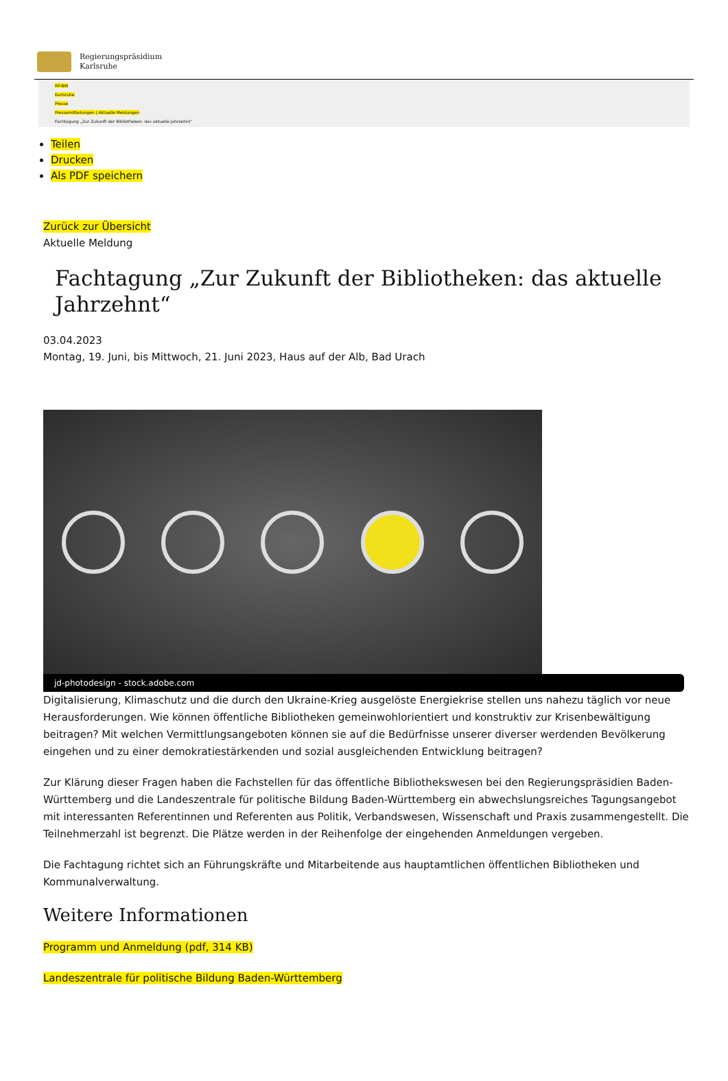Regierungspräsidium
Karlsruhe
RP-BW
Karlsruhe
Presse
Pressemitteilungen | Aktuelle Meldungen
Fachtagung „Zur Zukunft der Bibliotheken: das aktuelle Jahrzehnt“
Teilen
Drucken
Als PDF speichern
Zurück zur Übersicht
Aktuelle Meldung
Fachtagung „Zur Zukunft der Bibliotheken: das aktuelle Jahrzehnt“
03.04.2023
Montag, 19. Juni, bis Mittwoch, 21. Juni 2023, Haus auf der Alb, Bad Urach
jd-photodesign - stock.adobe.com
Digitalisierung, Klimaschutz und die durch den Ukraine-Krieg ausgelöste Energiekrise stellen uns nahezu täglich vor neue Herausforderungen. Wie können öffentliche Bibliotheken gemeinwohlorientiert und konstruktiv zur Krisenbewältigung beitragen? Mit welchen Vermittlungsangeboten können sie auf die Bedürfnisse unserer diverser werdenden Bevölkerung eingehen und zu einer demokratiestärkenden und sozial ausgleichenden Entwicklung beitragen?
Zur Klärung dieser Fragen haben die Fachstellen für das öffentliche Bibliothekswesen bei den Regierungspräsidien Baden-Württemberg und die Landeszentrale für politische Bildung Baden-Württemberg ein abwechslungsreiches Tagungsangebot mit interessanten Referentinnen und Referenten aus Politik, Verbandswesen, Wissenschaft und Praxis zusammengestellt. Die Teilnehmerzahl ist begrenzt. Die Plätze werden in der Reihenfolge der eingehenden Anmeldungen vergeben.
Die Fachtagung richtet sich an Führungskräfte und Mitarbeitende aus hauptamtlichen öffentlichen Bibliotheken und Kommunalverwaltung.
Weitere Informationen
Programm und Anmeldung (pdf, 314 KB)
Landeszentrale für politische Bildung Baden-Württemberg